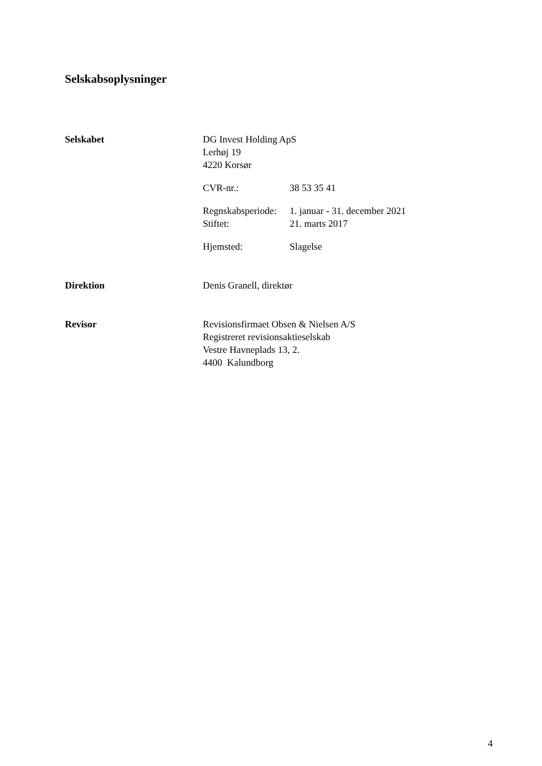Selskabsoplysninger
Selskabet DG Invest Holding ApS
Lerhøj 19
4220 Korsør
CVR-nr.: 38 53 35 41
Regnskabsperiode: 1. januar - 31. december 2021
Stiftet: 21. marts 2017
Hjemsted: Slagelse
Direktion Denis Granell, direktør
Revisor Revisionsfirmaet Obsen & Nielsen A/S
Registreret revisionsaktieselskab
Vestre Havneplads 13, 2.
4400 Kalundborg
4